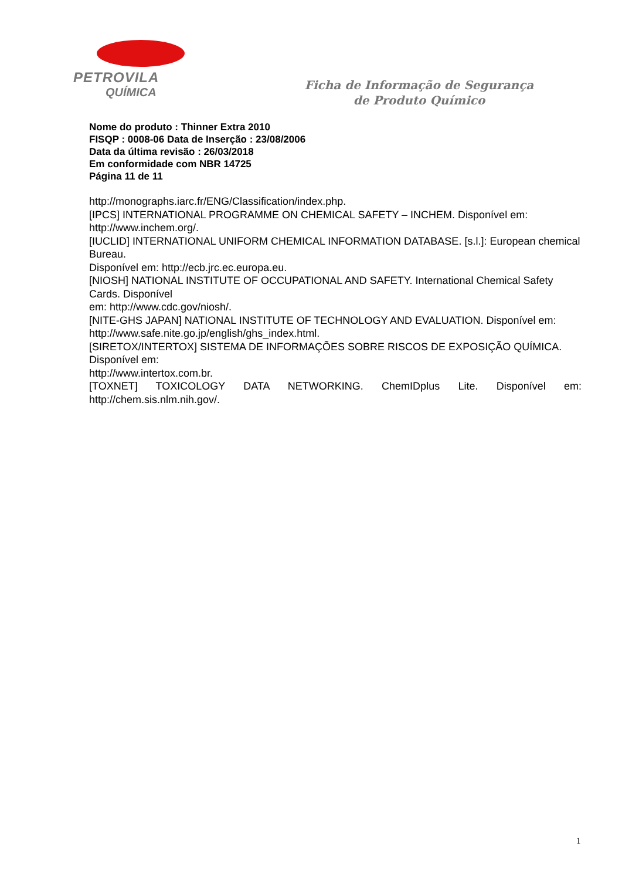PETROVILA
QUÍMICA
Ficha de Informação de Segurança
de Produto Químico
Nome do produto : Thinner Extra 2010
FISQP : 0008-06 Data de Inserção : 23/08/2006
Data da última revisão : 26/03/2018
Em conformidade com NBR 14725
Página 11 de 11
http://monographs.iarc.fr/ENG/Classification/index.php.
[IPCS] INTERNATIONAL PROGRAMME ON CHEMICAL SAFETY – INCHEM. Disponível em: http://www.inchem.org/.
[IUCLID] INTERNATIONAL UNIFORM CHEMICAL INFORMATION DATABASE. [s.l.]: European chemical Bureau.
Disponível em: http://ecb.jrc.ec.europa.eu.
[NIOSH] NATIONAL INSTITUTE OF OCCUPATIONAL AND SAFETY. International Chemical Safety Cards. Disponível
em: http://www.cdc.gov/niosh/.
[NITE-GHS JAPAN] NATIONAL INSTITUTE OF TECHNOLOGY AND EVALUATION. Disponível em:
http://www.safe.nite.go.jp/english/ghs_index.html.
[SIRETOX/INTERTOX] SISTEMA DE INFORMAÇÕES SOBRE RISCOS DE EXPOSIÇÃO QUÍMICA. Disponível em:
http://www.intertox.com.br.
[TOXNET] TOXICOLOGY DATA NETWORKING. ChemIDplus Lite. Disponível em:
http://chem.sis.nlm.nih.gov/.
1